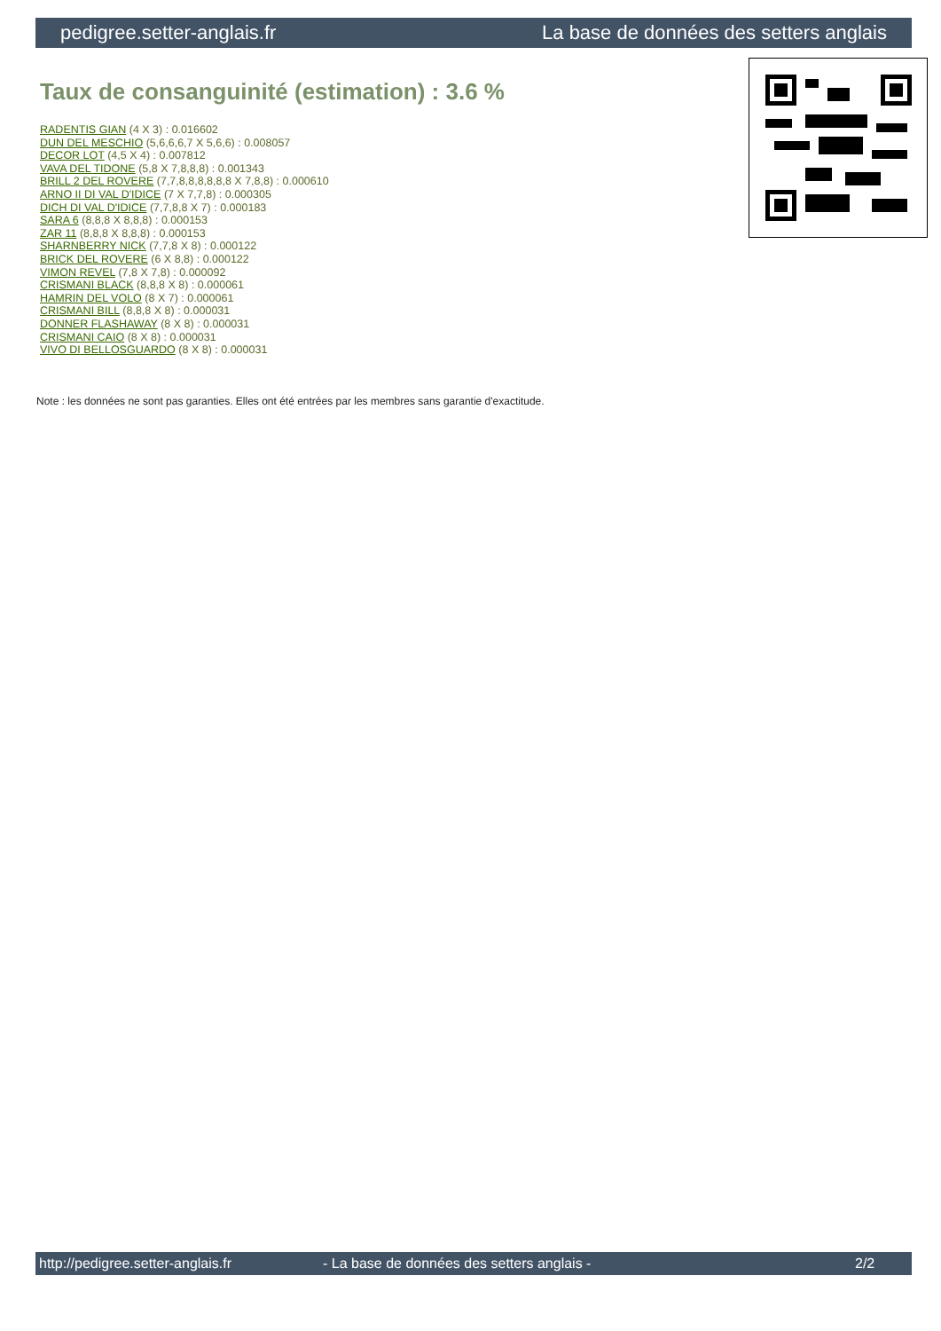pedigree.setter-anglais.fr La base de données des setters anglais
Taux de consanguinité (estimation) : 3.6 %
RADENTIS GIAN (4 X 3) : 0.016602
DUN DEL MESCHIO (5,6,6,6,7 X 5,6,6) : 0.008057
DECOR LOT (4,5 X 4) : 0.007812
VAVA DEL TIDONE (5,8 X 7,8,8,8) : 0.001343
BRILL 2 DEL ROVERE (7,7,8,8,8,8,8,8 X 7,8,8) : 0.000610
ARNO II DI VAL D'IDICE (7 X 7,7,8) : 0.000305
DICH DI VAL D'IDICE (7,7,8,8 X 7) : 0.000183
SARA 6 (8,8,8 X 8,8,8) : 0.000153
ZAR 11 (8,8,8 X 8,8,8) : 0.000153
SHARNBERRY NICK (7,7,8 X 8) : 0.000122
BRICK DEL ROVERE (6 X 8,8) : 0.000122
VIMON REVEL (7,8 X 7,8) : 0.000092
CRISMANI BLACK (8,8,8 X 8) : 0.000061
HAMRIN DEL VOLO (8 X 7) : 0.000061
CRISMANI BILL (8,8,8 X 8) : 0.000031
DONNER FLASHAWAY (8 X 8) : 0.000031
CRISMANI CAIO (8 X 8) : 0.000031
VIVO DI BELLOSGUARDO (8 X 8) : 0.000031
Note : les données ne sont pas garanties. Elles ont été entrées par les membres sans garantie d'exactitude.
http://pedigree.setter-anglais.fr - La base de données des setters anglais - 2/2